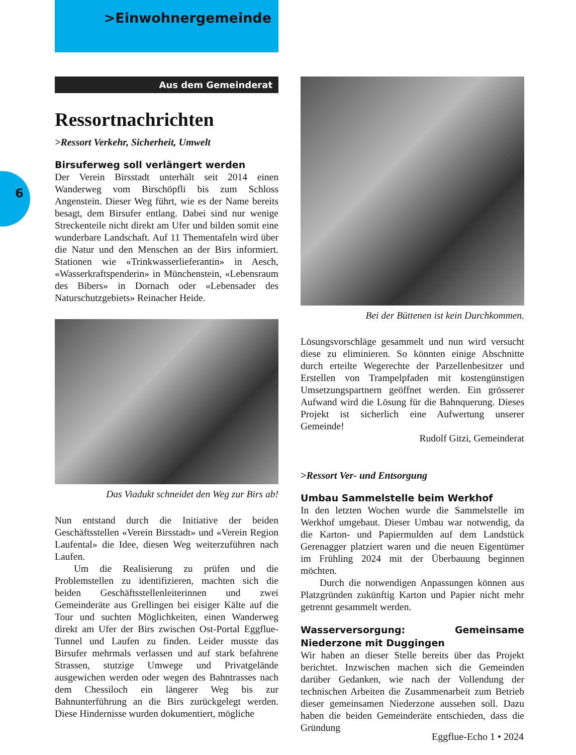>Einwohnergemeinde
6
Aus dem Gemeinderat
Ressortnachrichten
>Ressort Verkehr, Sicherheit, Umwelt
Birsuferweg soll verlängert werden
Der Verein Birsstadt unterhält seit 2014 einen Wanderweg vom Birschöpfli bis zum Schloss Angenstein. Dieser Weg führt, wie es der Name bereits besagt, dem Birsufer entlang. Dabei sind nur wenige Streckenteile nicht direkt am Ufer und bilden somit eine wunderbare Landschaft. Auf 11 Thementafeln wird über die Natur und den Menschen an der Birs informiert. Stationen wie «Trinkwasserlieferantin» in Aesch, «Wasserkraftspenderin» in Münchenstein, «Lebensraum des Bibers» in Dornach oder «Lebensader des Naturschutzgebiets» Reinacher Heide.
Das Viadukt schneidet den Weg zur Birs ab!
Nun entstand durch die Initiative der beiden Geschäftsstellen «Verein Birsstadt» und «Verein Region Laufental» die Idee, diesen Weg weiterzuführen nach Laufen.
Um die Realisierung zu prüfen und die Problemstellen zu identifizieren, machten sich die beiden Geschäftsstellenleiterinnen und zwei Gemeinderäte aus Grellingen bei eisiger Kälte auf die Tour und suchten Möglichkeiten, einen Wanderweg direkt am Ufer der Birs zwischen Ost-Portal Eggflue-Tunnel und Laufen zu finden. Leider musste das Birsufer mehrmals verlassen und auf stark befahrene Strassen, stutzige Umwege und Privatgelände ausgewichen werden oder wegen des Bahntrasses nach dem Chessiloch ein längerer Weg bis zur Bahnunterführung an die Birs zurückgelegt werden. Diese Hindernisse wurden dokumentiert, mögliche
Bei der Büttenen ist kein Durchkommen.
Lösungsvorschläge gesammelt und nun wird versucht diese zu eliminieren. So könnten einige Abschnitte durch erteilte Wegerechte der Parzellenbesitzer und Erstellen von Trampelpfaden mit kostengünstigen Umsetzungspartnern geöffnet werden. Ein grösserer Aufwand wird die Lösung für die Bahnquerung. Dieses Projekt ist sicherlich eine Aufwertung unserer Gemeinde!
Rudolf Gitzi, Gemeinderat
>Ressort Ver- und Entsorgung
Umbau Sammelstelle beim Werkhof
In den letzten Wochen wurde die Sammelstelle im Werkhof umgebaut. Dieser Umbau war notwendig, da die Karton- und Papiermulden auf dem Landstück Gerenagger platziert waren und die neuen Eigentümer im Frühling 2024 mit der Überbauung beginnen möchten.
Durch die notwendigen Anpassungen können aus Platzgründen zukünftig Karton und Papier nicht mehr getrennt gesammelt werden.
Wasserversorgung: Gemeinsame Niederzone mit Duggingen
Wir haben an dieser Stelle bereits über das Projekt berichtet. Inzwischen machen sich die Gemeinden darüber Gedanken, wie nach der Vollendung der technischen Arbeiten die Zusammenarbeit zum Betrieb dieser gemeinsamen Niederzone aussehen soll. Dazu haben die beiden Gemeinderäte entschieden, dass die Gründung
Eggflue-Echo 1 • 2024